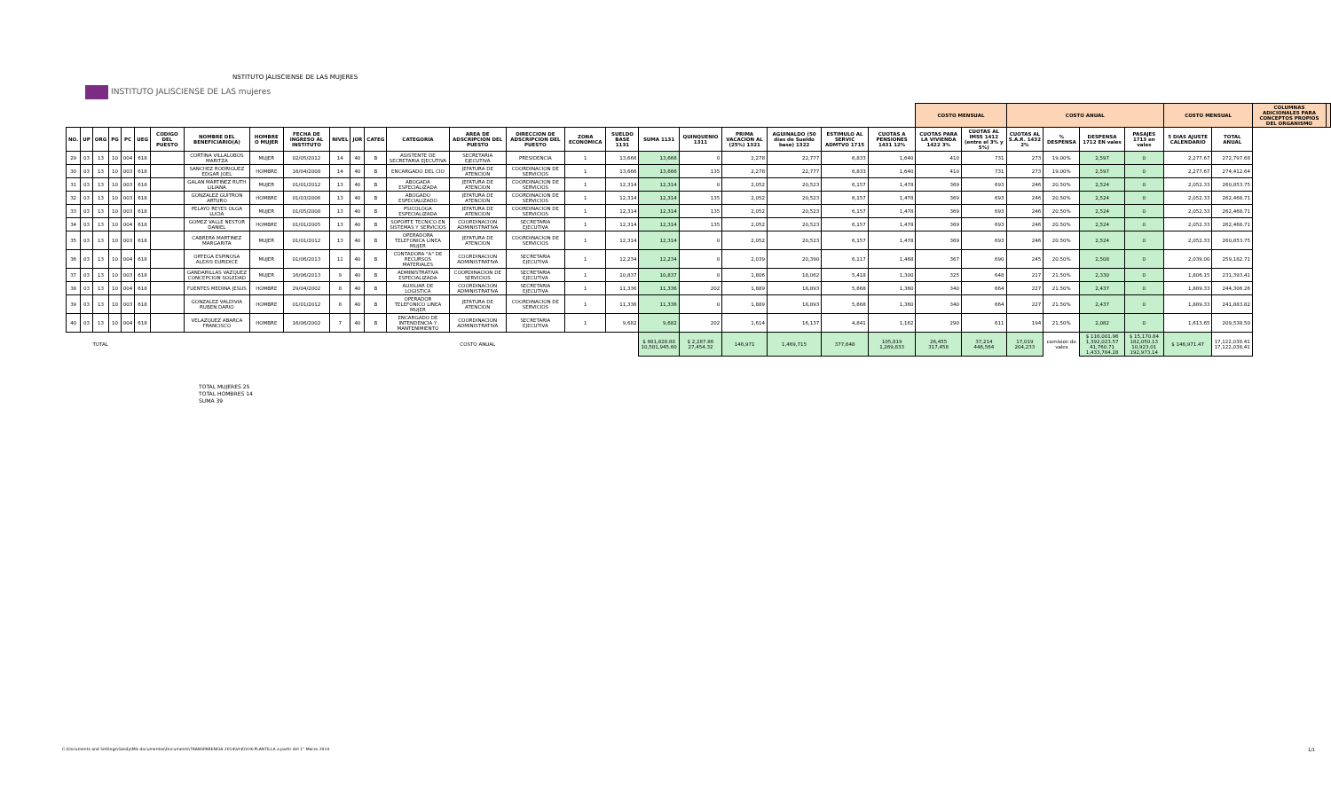NSTITUTO JALISCIENSE DE LAS MUJERES
INSTITUTO JALISCIENSE DE LAS mujeres
| | | | | | | | | | | | | | | | | | | | | | | | | COSTO MENSUAL | | COSTO ANUAL | | | | COSTO MENSUAL | | COLUMNAS ADICIONALES PARA CONCEPTOS PROPIOS DEL ORGANISMO | |
| --- | --- | --- | --- | --- | --- | --- | --- | --- | --- | --- | --- | --- | --- | --- | --- | --- | --- | --- | --- | --- | --- | --- | --- | --- | --- | --- | --- | --- | --- | --- | --- | --- | --- |
| NO. | UP | ORG | PG | PC | UEG | CODIGO DEL PUESTO | NOMBRE DEL BENEFICIARIO(A) | HOMBRE O MUJER | FECHA DE INGRESO AL INSTITUTO | NIVEL | JOR | CATEG | CATEGORÍA | AREA DE ADSCRIPCIÓN DEL PUESTO | DIRECCION DE ADSCRIPCION DEL PUESTO | ZONA ECONÓMICA | SUELDO BASE 1131 | SUMA 1131 | QUINQUENIO 1311 | PRIMA VACACION AL (25%) 1321 | AGUINALDO (50 días de Sueldo base) 1322 | ESTIMULO AL SERVIC ADMTVO 1715 | CUOTAS A PENSIONES 1431 12% | CUOTAS PARA LA VIVIENDA 1422 3% | CUOTAS AL IMSS 1412 (entre el 3% y 5%) | CUOTAS AL S.A.R. 1432 2% | % DESPENSA | DESPENSA 1712 EN vales | PASAJES 1713 en vales | 5 DIAS AJUSTE CALENDARIO | TOTAL ANUAL | | |
| 29 | 03 | 13 | 10 | 004 | 618 | | CORTINA VILLALOBOS MARITZA | MUJER | 02/05/2012 | 14 | 40 | B | ASISTENTE DE SECRETARIA EJECUTIVA | SECRETARIA EJECUTIVA | PRESIDENCIA | 1 | 13,666 | 13,666 | 0 | 2,278 | 22,777 | 6,833 | 1,640 | 410 | 731 | 273 | 19.00% | 2,597 | 0 | 2,277.67 | 272,797.68 | | |
| 30 | 03 | 13 | 10 | 003 | 618 | | SANCHEZ RODRIGUEZ EDGAR JOEL | HOMBRE | 16/04/2008 | 14 | 40 | B | ENCARGADO DEL CIO | JEFATURA DE ATENCION | COORDINACION DE SERVICIOS | 1 | 13,666 | 13,666 | 135 | 2,278 | 22,777 | 6,833 | 1,640 | 410 | 731 | 273 | 19.00% | 2,597 | 0 | 2,277.67 | 274,412.64 | | |
| 31 | 03 | 13 | 10 | 003 | 618 | | GALAN MARTINEZ RUTH LILIANA | MUJER | 01/01/2012 | 13 | 40 | B | ABOGADA ESPECIALIZADA | JEFATURA DE ATENCION | COORDINACION DE SERVICIOS | 1 | 12,314 | 12,314 | 0 | 2,052 | 20,523 | 6,157 | 1,478 | 369 | 693 | 246 | 20.50% | 2,524 | 0 | 2,052.33 | 260,853.75 | | |
| 32 | 03 | 13 | 10 | 003 | 618 | | GONZALEZ GUITRON ARTURO | HOMBRE | 01/03/2006 | 13 | 40 | B | ABOGADO ESPECIALIZADO | JEFATURA DE ATENCION | COORDINACION DE SERVICIOS | 1 | 12,314 | 12,314 | 135 | 2,052 | 20,523 | 6,157 | 1,478 | 369 | 693 | 246 | 20.50% | 2,524 | 0 | 2,052.33 | 262,468.71 | | |
| 33 | 03 | 13 | 10 | 003 | 618 | | PELAYO REYES OLGA LUCIA | MUJER | 01/05/2008 | 13 | 40 | B | PSICOLOGA ESPECIALIZADA | JEFATURA DE ATENCION | COORDINACION DE SERVICIOS | 1 | 12,314 | 12,314 | 135 | 2,052 | 20,523 | 6,157 | 1,478 | 369 | 693 | 246 | 20.50% | 2,524 | 0 | 2,052.33 | 262,468.71 | | |
| 34 | 03 | 13 | 10 | 004 | 618 | | GOMEZ VALLE NESTOR DANIEL | HOMBRE | 01/01/2005 | 13 | 40 | B | SOPORTE TECNICO EN SISTEMAS Y SERVICIOS | COORDINACION ADMINISTRATIVA | SECRETARIA EJECUTIVA | 1 | 12,314 | 12,314 | 135 | 2,052 | 20,523 | 6,157 | 1,478 | 369 | 693 | 246 | 20.50% | 2,524 | 0 | 2,052.33 | 262,468.71 | | |
| 35 | 03 | 13 | 10 | 003 | 618 | | CABRERA MARTINEZ MARGARITA | MUJER | 01/01/2012 | 13 | 40 | B | OPERADORA TELEFONICA LINEA MUJER | JEFATURA DE ATENCION | COORDINACION DE SERVICIOS | 1 | 12,314 | 12,314 | 0 | 2,052 | 20,523 | 6,157 | 1,478 | 369 | 693 | 246 | 20.50% | 2,524 | 0 | 2,052.33 | 260,853.75 | | |
| 36 | 03 | 13 | 10 | 004 | 618 | | ORTEGA ESPINOSA ALEXIS EURIDICE | MUJER | 01/06/2013 | 11 | 40 | B | CONTADORA "A" DE RECURSOS MATERIALES | COORDINACION ADMINISTRATIVA | SECRETARIA EJECUTIVA | 1 | 12,234 | 12,234 | 0 | 2,039 | 20,390 | 6,117 | 1,468 | 367 | 690 | 245 | 20.50% | 2,508 | 0 | 2,039.00 | 259,182.71 | | |
| 37 | 03 | 13 | 10 | 003 | 618 | | GANDARILLAS VAZQUEZ CONCEPCION SOLEDAD | MUJER | 16/06/2013 | 9 | 40 | B | ADMINISTRATIVA ESPECIALIZADA | COORDINACION DE SERVICIOS | SECRETARIA EJECUTIVA | 1 | 10,837 | 10,837 | 0 | 1,806 | 18,062 | 5,418 | 1,300 | 325 | 648 | 217 | 21.50% | 2,330 | 0 | 1,806.15 | 231,393.41 | | |
| 38 | 03 | 13 | 10 | 004 | 618 | | FUENTES MEDINA JESUS | HOMBRE | 29/04/2002 | 8 | 40 | B | AUXILIAR DE LOGISTICA | COORDINACION ADMINISTRATIVA | SECRETARIA EJECUTIVA | 1 | 11,336 | 11,336 | 202 | 1,889 | 18,893 | 5,668 | 1,360 | 340 | 664 | 227 | 21.50% | 2,437 | 0 | 1,889.33 | 244,306.26 | | |
| 39 | 03 | 13 | 10 | 003 | 618 | | GONZALEZ VALDIVIA RUBEN DARIO | HOMBRE | 01/01/2012 | 8 | 40 | B | OPERADOR TELEFONICO LINEA MUJER | JEFATURA DE ATENCION | COORDINACION DE SERVICIOS | 1 | 11,336 | 11,336 | 0 | 1,889 | 18,893 | 5,668 | 1,360 | 340 | 664 | 227 | 21.50% | 2,437 | 0 | 1,889.33 | 241,883.82 | | |
| 40 | 03 | 13 | 10 | 004 | 618 | | VELAZQUEZ ABARCA FRANCISCO | HOMBRE | 16/06/2002 | 7 | 40 | B | ENCARGADO DE INTENDENCIA Y MANTENIMIENTO | COORDINACION ADMINISTRATIVA | SECRETARIA EJECUTIVA | 1 | 9,682 | 9,682 | 202 | 1,614 | 16,137 | 4,841 | 1,162 | 290 | 611 | 194 | 21.50% | 2,082 | 0 | 1,613.65 | 209,538.50 | | |
| TOTAL | | | | | | | | | | | | | | COSTO ANUAL | | | | $ 881,828.80 10,581,945.60 | $ 2,287.86 27,454.32 | 146,971 | 1,469,715 | 377,648 | 105,819 1,269,833 | 26,455 317,458 | 37,214 446,564 | 17,019 204,233 | comision de vales | $ 116,001.96 1,392,023.57 41,760.71 1,433,784.28 | $ 15,170.84 182,050.13 10,923.01 192,973.14 | $ 146,971.47 | 17,122,038.41 17,122,038.41 | | |
TOTAL MUJERES 25
TOTAL HOMBRES 14
SUMA 39
C:\Documents and Settings\Sandy\Mis documentos\Documents\TRANSPARENCIA 2014\VI-K\VI-K-PLANTILLA a partir del 1° Marzo 2014
1/1